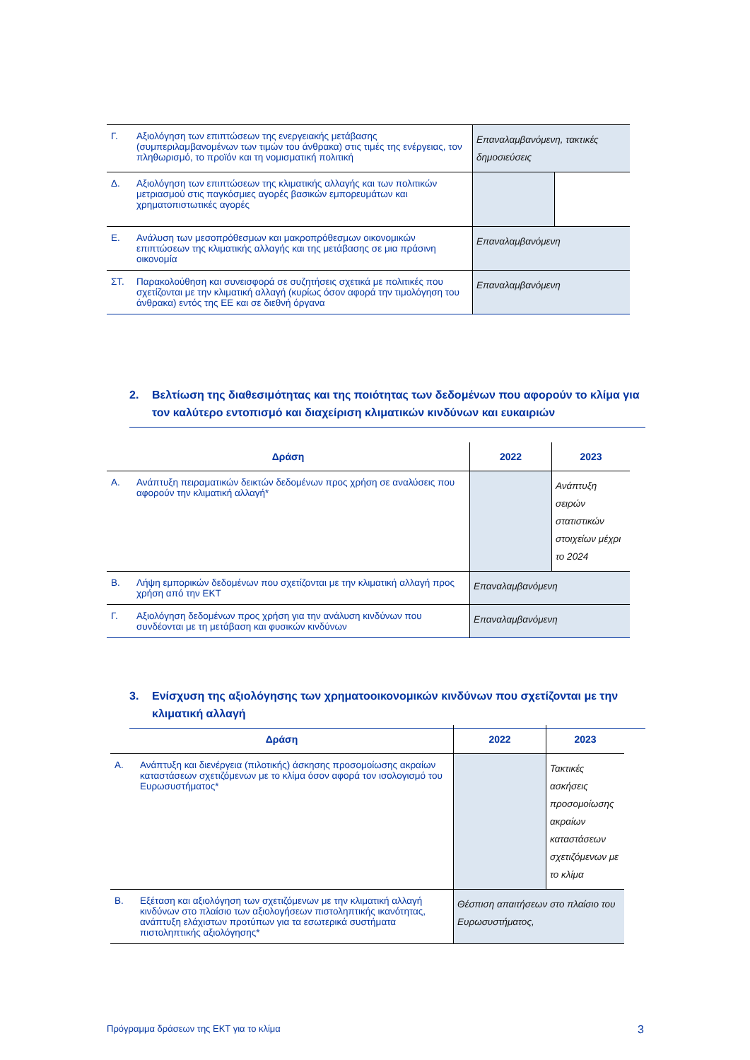| Γ. | Αξιολόγηση των επιπτώσεων της ενεργειακής μετάβασης (συμπεριλαμβανομένων των τιμών του άνθρακα) στις τιμές της ενέργειας, τον πληθωρισμό, το προϊόν και τη νομισματική πολιτική | Επαναλαμβανόμενη, τακτικές δημοσιεύσεις | |
| Δ. | Αξιολόγηση των επιπτώσεων της κλιματικής αλλαγής και των πολιτικών μετριασμού στις παγκόσμιες αγορές βασικών εμπορευμάτων και χρηματοπιστωτικές αγορές | | |
| Ε. | Ανάλυση των μεσοπρόθεσμων και μακροπρόθεσμων οικονομικών επιπτώσεων της κλιματικής αλλαγής και της μετάβασης σε μια πράσινη οικονομία | Επαναλαμβανόμενη | |
| ΣΤ. | Παρακολούθηση και συνεισφορά σε συζητήσεις σχετικά με πολιτικές που σχετίζονται με την κλιματική αλλαγή (κυρίως όσον αφορά την τιμολόγηση του άνθρακα) εντός της ΕΕ και σε διεθνή όργανα | Επαναλαμβανόμενη | |
2. Βελτίωση της διαθεσιμότητας και της ποιότητας των δεδομένων που αφορούν το κλίμα για τον καλύτερο εντοπισμό και διαχείριση κλιματικών κινδύνων και ευκαιριών
| Δράση | | 2022 | 2023 |
| --- | --- | --- | --- |
| Α. | Ανάπτυξη πειραματικών δεικτών δεδομένων προς χρήση σε αναλύσεις που αφορούν την κλιματική αλλαγή* | | Ανάπτυξη σειρών στατιστικών στοιχείων μέχρι το 2024 |
| Β. | Λήψη εμπορικών δεδομένων που σχετίζονται με την κλιματική αλλαγή προς χρήση από την ΕΚΤ | Επαναλαμβανόμενη | |
| Γ. | Αξιολόγηση δεδομένων προς χρήση για την ανάλυση κινδύνων που συνδέονται με τη μετάβαση και φυσικών κινδύνων | Επαναλαμβανόμενη | |
3. Ενίσχυση της αξιολόγησης των χρηματοοικονομικών κινδύνων που σχετίζονται με την κλιματική αλλαγή
| Δράση | | 2022 | 2023 |
| --- | --- | --- | --- |
| Α. | Ανάπτυξη και διενέργεια (πιλοτικής) άσκησης προσομοίωσης ακραίων καταστάσεων σχετιζόμενων με το κλίμα όσον αφορά τον ισολογισμό του Ευρωσυστήματος* | | Τακτικές ασκήσεις προσομοίωσης ακραίων καταστάσεων σχετιζόμενων με το κλίμα |
| Β. | Εξέταση και αξιολόγηση των σχετιζόμενων με την κλιματική αλλαγή κινδύνων στο πλαίσιο των αξιολογήσεων πιστοληπτικής ικανότητας, ανάπτυξη ελάχιστων προτύπων για τα εσωτερικά συστήματα πιστοληπτικής αξιολόγησης* | Θέσπιση απαιτήσεων στο πλαίσιο του Ευρωσυστήματος, | |
Πρόγραμμα δράσεων της ΕΚΤ για το κλίμα 3